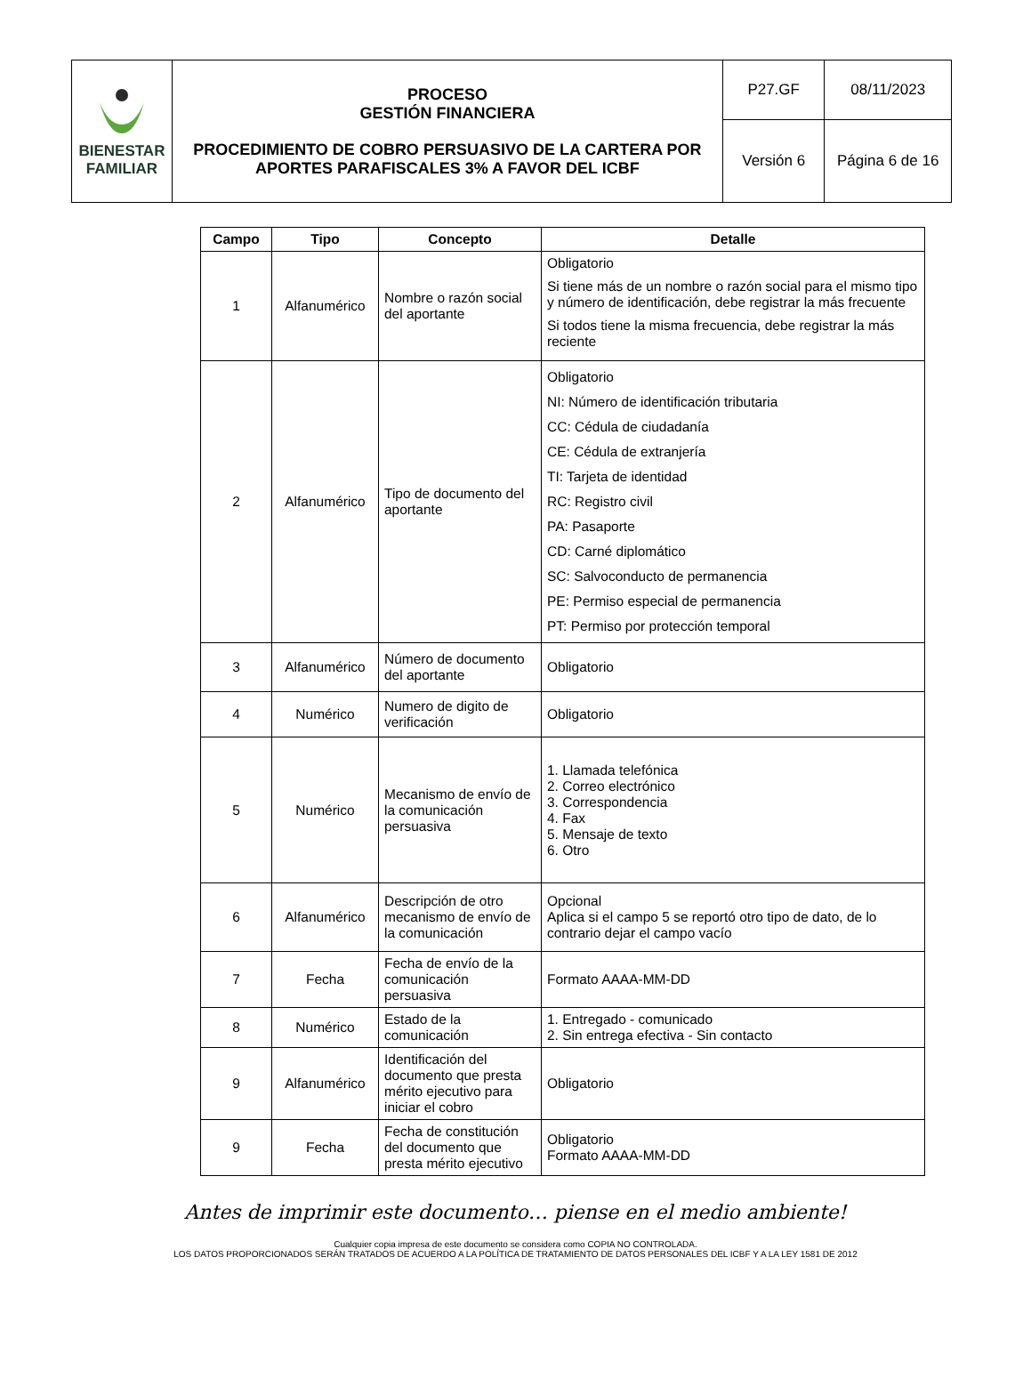| BIENESTAR FAMILIAR | PROCESO GESTIÓN FINANCIERA PROCEDIMIENTO DE COBRO PERSUASIVO DE LA CARTERA POR APORTES PARAFISCALES 3% A FAVOR DEL ICBF | P27.GF | 08/11/2023 |
| | | Versión 6 | Página 6 de 16 |
| Campo | Tipo | Concepto | Detalle |
| --- | --- | --- | --- |
| 1 | Alfanumérico | Nombre o razón social del aportante | Obligatorio Si tiene más de un nombre o razón social para el mismo tipo y número de identificación, debe registrar la más frecuente Si todos tiene la misma frecuencia, debe registrar la más reciente |
| 2 | Alfanumérico | Tipo de documento del aportante | Obligatorio NI: Número de identificación tributaria CC: Cédula de ciudadanía CE: Cédula de extranjería TI: Tarjeta de identidad RC: Registro civil PA: Pasaporte CD: Carné diplomático SC: Salvoconducto de permanencia PE: Permiso especial de permanencia PT: Permiso por protección temporal |
| 3 | Alfanumérico | Número de documento del aportante | Obligatorio |
| 4 | Numérico | Numero de digito de verificación | Obligatorio |
| 5 | Numérico | Mecanismo de envío de la comunicación persuasiva | 1. Llamada telefónica 2. Correo electrónico 3. Correspondencia 4. Fax 5. Mensaje de texto 6. Otro |
| 6 | Alfanumérico | Descripción de otro mecanismo de envío de la comunicación | Opcional Aplica si el campo 5 se reportó otro tipo de dato, de lo contrario dejar el campo vacío |
| 7 | Fecha | Fecha de envío de la comunicación persuasiva | Formato AAAA-MM-DD |
| 8 | Numérico | Estado de la comunicación | 1. Entregado - comunicado 2. Sin entrega efectiva - Sin contacto |
| 9 | Alfanumérico | Identificación del documento que presta mérito ejecutivo para iniciar el cobro | Obligatorio |
| 9 | Fecha | Fecha de constitución del documento que presta mérito ejecutivo | Obligatorio Formato AAAA-MM-DD |
Antes de imprimir este documento… piense en el medio ambiente!
Cualquier copia impresa de este documento se considera como COPIA NO CONTROLADA.
LOS DATOS PROPORCIONADOS SERÁN TRATADOS DE ACUERDO A LA POLÍTICA DE TRATAMIENTO DE DATOS PERSONALES DEL ICBF Y A LA LEY 1581 DE 2012